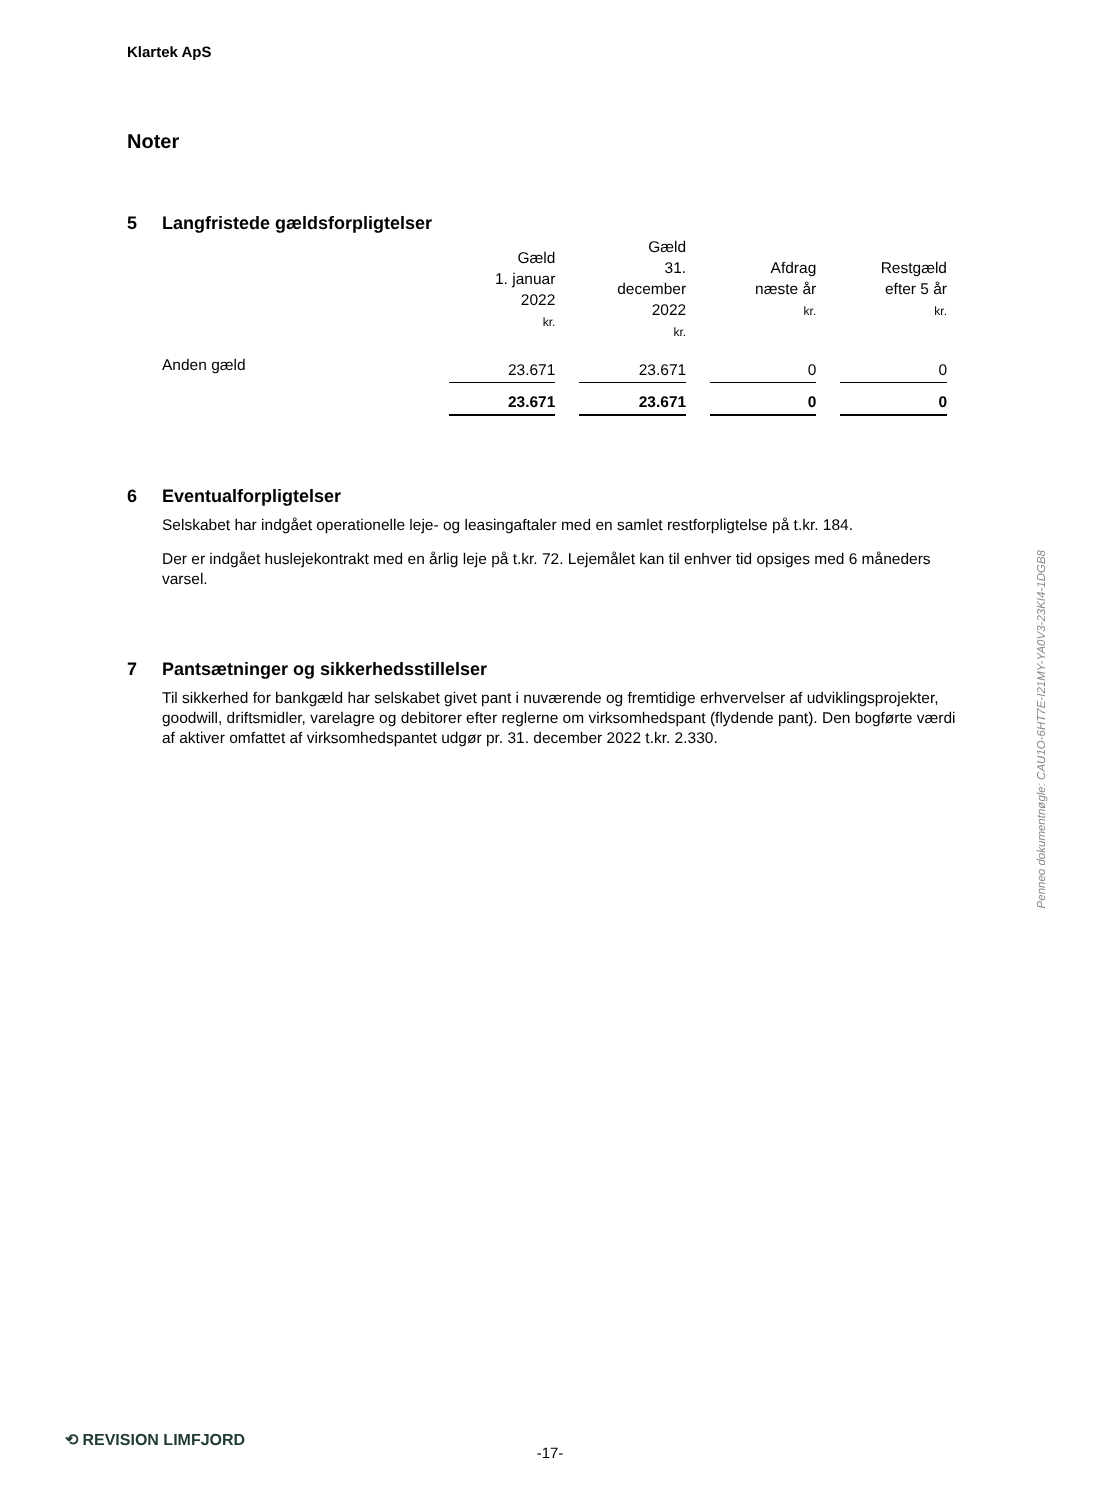Klartek ApS
Noter
5 Langfristede gældsforpligtelser
| | Gæld 1. januar 2022 kr. | Gæld 31. december 2022 kr. | Afdrag næste år kr. | Restgæld efter 5 år kr. |
| --- | --- | --- | --- | --- |
| Anden gæld | 23.671 | 23.671 | 0 | 0 |
| | 23.671 | 23.671 | 0 | 0 |
6 Eventualforpligtelser
Selskabet har indgået operationelle leje- og leasingaftaler med en samlet restforpligtelse på t.kr. 184.
Der er indgået huslejekontrakt med en årlig leje på t.kr. 72. Lejemålet kan til enhver tid opsiges med 6 måneders varsel.
7 Pantsætninger og sikkerhedsstillelser
Til sikkerhed for bankgæld har selskabet givet pant i nuværende og fremtidige erhvervelser af udviklingsprojekter, goodwill, driftsmidler, varelagre og debitorer efter reglerne om virksomhedspant (flydende pant). Den bogførte værdi af aktiver omfattet af virksomhedspantet udgør pr. 31. december 2022 t.kr. 2.330.
Penneo dokumentnøgle: CAU1O-6HT7E-I21MY-YA0V3-23KI4-1DGB8
⟲ REVISION LIMFJORD
-17-